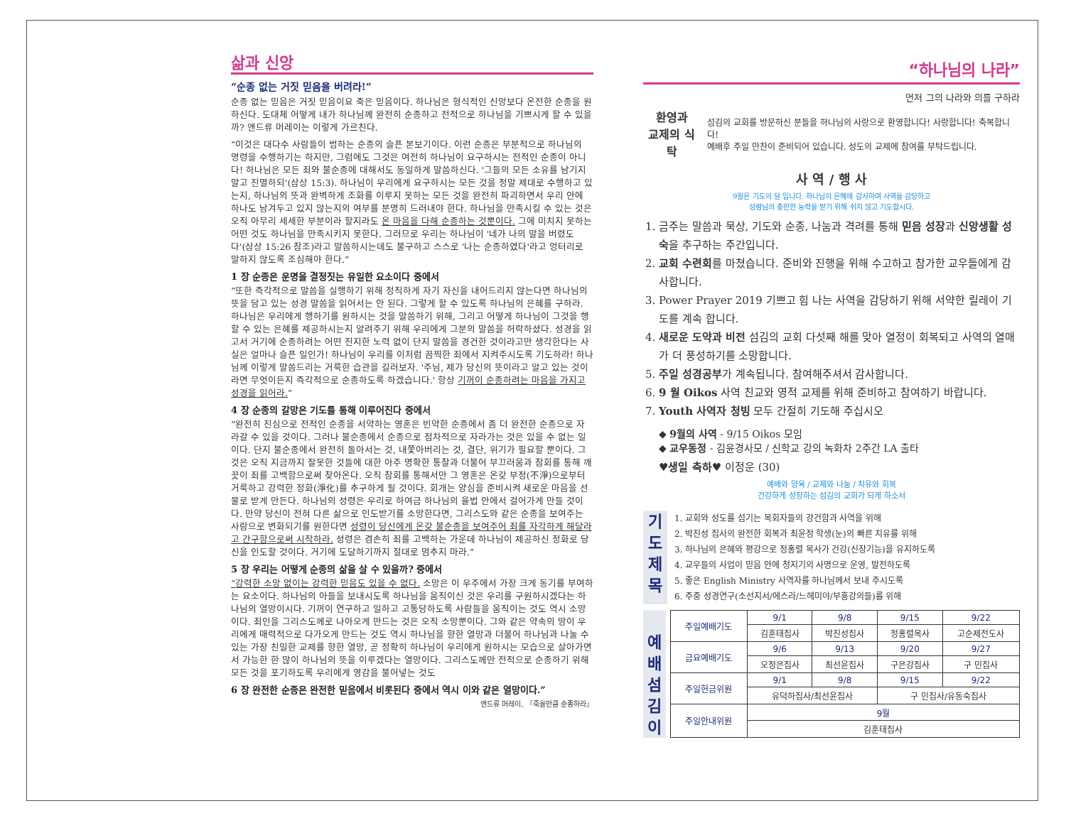삶과 신앙
“순종 없는 거짓 믿음을 버려라!”
순종 없는 믿음은 거짓 믿음이요 죽은 믿음이다. 하나님은 형식적인 신앙보다 온전한 순종을 원하신다. 도대체 어떻게 내가 하나님께 완전히 순종하고 전적으로 하나님을 기쁘시게 할 수 있을까? 앤드류 머레이는 이렇게 가르친다.
“이것은 대다수 사람들이 범하는 순종의 슬픈 본보기이다. 이런 순종은 부분적으로 하나님의 명령을 수행하기는 하지만, 그럼에도 그것은 여전히 하나님이 요구하시는 전적인 순종이 아니다! 하나님은 모든 죄와 불순종에 대해서도 동일하게 말씀하신다. '그들의 모든 소유를 남기지 말고 진멸하되'(삼상 15:3). 하나님이 우리에게 요구하시는 모든 것을 정말 제대로 수행하고 있는지, 하나님의 뜻과 완벽하게 조화를 이루지 못하는 모든 것을 완전히 파괴하면서 우리 안에 하나도 남겨두고 있지 않는지의 여부를 분명히 드러내야 한다. 하나님을 만족시킬 수 있는 것은 오직 아무리 세세한 부분이라 할지라도 온 마음을 다해 순종하는 것뿐이다. 그에 미치지 못하는 어떤 것도 하나님을 만족시키지 못한다. 그러므로 우리는 하나님이 '네가 나의 말을 버렸도다'(삼상 15:26 참조)라고 말씀하시는데도 불구하고 스스로 '나는 순종하였다'라고 엉터리로 말하지 않도록 조심해야 한다.”
1 장 순종은 운명을 결정짓는 유일한 요소이다 중에서
“또한 즉각적으로 말씀을 실행하기 위해 정직하게 자기 자신을 내어드리지 않는다면 하나님의 뜻을 담고 있는 성경 말씀을 읽어서는 안 된다. 그렇게 할 수 있도록 하나님의 은혜를 구하라. 하나님은 우리에게 행하기를 원하시는 것을 말씀하기 위해, 그리고 어떻게 하나님이 그것을 행할 수 있는 은혜를 제공하시는지 알려주기 위해 우리에게 그분의 말씀을 허락하셨다. 성경을 읽고서 거기에 순종하려는 어떤 진지한 노력 없이 단지 말씀을 경건한 것이라고만 생각한다는 사실은 얼마나 슬픈 일인가! 하나님이 우리를 이처럼 끔찍한 죄에서 지켜주시도록 기도하라! 하나님께 이렇게 말씀드리는 거룩한 습관을 길러보자. '주님, 제가 당신의 뜻이라고 알고 있는 것이라면 무엇이든지 즉각적으로 순종하도록 하겠습니다.' 항상 기꺼이 순종하려는 마음을 가지고 성경을 읽어라.”
4 장 순종의 갈망은 기도를 통해 이루어진다 중에서
“완전히 진심으로 전적인 순종을 서약하는 영혼은 빈약한 순종에서 좀 더 완전한 순종으로 자라갈 수 있을 것이다. 그러나 불순종에서 순종으로 점차적으로 자라가는 것은 있을 수 없는 일이다. 단지 불순종에서 완전히 돌아서는 것, 내쫓아버리는 것, 결단, 위기가 필요할 뿐이다. 그것은 오직 지금까지 잘못한 것들에 대한 아주 명확한 통찰과 더불어 부끄러움과 참회를 통해 깨끗이 죄를 고백함으로써 찾아온다. 오직 참회를 통해서만 그 영혼은 온갖 부정(不淨)으로부터 거룩하고 강력한 정화(淨化)를 추구하게 될 것이다. 회개는 양심을 준비시켜 새로운 마음을 선물로 받게 만든다. 하나님의 성령은 우리로 하여금 하나님의 율법 안에서 걸어가게 만들 것이다. 만약 당신이 전혀 다른 삶으로 인도받기를 소망한다면, 그리스도와 같은 순종을 보여주는 사람으로 변화되기를 원한다면 성령이 당신에게 온갖 불순종을 보여주어 죄를 자각하게 해달라고 간구함으로써 시작하라. 성령은 겸손히 죄를 고백하는 가운데 하나님이 제공하신 정화로 당신을 인도할 것이다. 거기에 도달하기까지 절대로 멈추지 마라.”
5 장 우리는 어떻게 순종의 삶을 살 수 있을까? 중에서
“강력한 소망 없이는 강력한 믿음도 있을 수 없다. 소망은 이 우주에서 가장 크게 동기를 부여하는 요소이다. 하나님의 아들을 보내시도록 하나님을 움직이신 것은 우리를 구원하시겠다는 하나님의 열망이시다. 기꺼이 연구하고 일하고 고통당하도록 사람들을 움직이는 것도 역시 소망이다. 죄인을 그리스도께로 나아오게 만드는 것은 오직 소망뿐이다. 그와 같은 약속의 땅이 우리에게 매력적으로 다가오게 만드는 것도 역시 하나님을 향한 열망과 더불어 하나님과 나눌 수 있는 가장 친밀한 교제를 향한 열망, 곧 정확히 하나님이 우리에게 원하시는 모습으로 살아가면서 가능한 한 많이 하나님의 뜻을 이루겠다는 열망이다. 그리스도께만 전적으로 순종하기 위해 모든 것을 포기하도록 우리에게 영감을 불어넣는 것도
6 장 완전한 순종은 완전한 믿음에서 비롯된다 중에서 역시 이와 같은 열망이다.”
앤드류 머레이, 『죽을만큼 순종하라』
“하나님의 나라”
먼저 그의 나라와 의를 구하라
환영과
교제의 식탁
섬김의 교회를 방문하신 분들을 하나님의 사랑으로 환영합니다! 사랑합니다! 축복합니다!
예배후 주일 만찬이 준비되어 있습니다. 성도의 교제에 참여를 부탁드립니다.
사 역 / 행 사
9월은 기도의 달 입니다. 하나님의 은혜에 감사하며 사역을 감당하고
성령님의 충만한 능력을 받기 위해 쉬지 않고 기도합시다.
1. 금주는 말씀과 묵상, 기도와 순종, 나눔과 격려를 통해 믿음 성장과 신앙생활 성숙을 추구하는 주간입니다.
2. 교회 수련회를 마쳤습니다. 준비와 진행을 위해 수고하고 참가한 교우들에게 감사합니다.
3. Power Prayer 2019 기쁘고 힘 나는 사역을 감당하기 위해 서약한 릴레이 기도를 계속 합니다.
4. 새로운 도약과 비전 섬김의 교회 다섯째 해를 맞아 열정이 회복되고 사역의 열매가 더 풍성하기를 소망합니다.
5. 주일 성경공부가 계속됩니다. 참여해주셔서 감사합니다.
6. 9 월 Oikos 사역 친교와 영적 교제를 위해 준비하고 참여하기 바랍니다.
7. Youth 사역자 청빙 모두 간절히 기도해 주십시오
◆ 9월의 사역 - 9/15 Oikos 모임
◆ 교우동정 - 김윤경사모 / 신학교 강의 녹화차 2주간 LA 출타
♥생일 축하♥ 이정운 (30)
예배와 양육 / 교제와 나눔 / 치유와 회복
건강하게 성장하는 섬김의 교회가 되게 하소서
기
도
제
목
1. 교회와 성도를 섬기는 목회자들의 강건함과 사역을 위해
2. 박진성 집사의 완전한 회복과 최윤정 학생(눈)의 빠른 치유를 위해
3. 하나님의 은혜와 평강으로 정홍렬 목사가 건강(신장기능)을 유지하도록
4. 교우들의 사업이 믿음 안에 청지기의 사명으로 운영, 발전하도록
5. 좋은 English Ministry 사역자를 하나님께서 보내 주시도록
6. 주중 성경연구(소선지서/에스라/느헤미야/부흥강의들)를 위해
예
배
섬
김
이
| 주일예배기도 | 9/1 | 9/8 | 9/15 | 9/22 |
| --- | --- | --- | --- | --- |
| | 김훈태집사 | 박진성집사 | 정홍렬목사 | 고순제전도사 |
| 금요예배기도 | 9/6 | 9/13 | 9/20 | 9/27 |
| | 오정은집사 | 최선윤집사 | 구은강집사 | 구 민집사 |
| 주일헌금위원 | 9/1 | 9/8 | 9/15 | 9/22 |
| | 유덕하집사/최선윤집사 | | 구 민집사/유동숙집사 | |
| 주일안내위원 | 9월 | | | |
| | 김훈태집사 | | | |